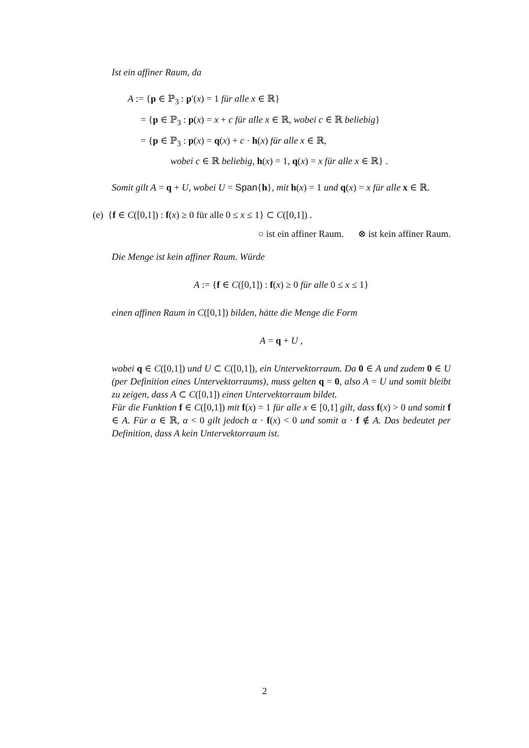Ist ein affiner Raum, da
A := {p ∈ ℙ<sub>3</sub> : p′(x) = 1 für alle x ∈ ℝ}
= {p ∈ ℙ<sub>3</sub> : p(x) = x + c für alle x ∈ ℝ, wobei c ∈ ℝ beliebig}
= {p ∈ ℙ<sub>3</sub> : p(x) = q(x) + c · h(x) für alle x ∈ ℝ,
wobei c ∈ ℝ beliebig, h(x) = 1, q(x) = x für alle x ∈ ℝ} .
Somit gilt A = q + U, wobei U = Span{h}, mit h(x) = 1 und q(x) = x für alle x ∈ ℝ.
(e) {f ∈ C([0,1]) : f(x) ≥ 0 für alle 0 ≤ x ≤ 1} ⊂ C([0,1]) .
○ ist ein affiner Raum. ⊗ ist kein affiner Raum.
Die Menge ist kein affiner Raum. Würde
A := {f ∈ C([0,1]) : f(x) ≥ 0 für alle 0 ≤ x ≤ 1}
einen affinen Raum in C([0,1]) bilden, hätte die Menge die Form
A = q + U ,
wobei q ∈ C([0,1]) und U ⊂ C([0,1]), ein Untervektorraum. Da 0 ∈ A und zudem 0 ∈ U (per Definition eines Untervektorraums), muss gelten q = 0, also A = U und somit bleibt zu zeigen, dass A ⊂ C([0,1]) einen Untervektorraum bildet.
Für die Funktion f ∈ C([0,1]) mit f(x) = 1 für alle x ∈ [0,1] gilt, dass f(x) > 0 und somit f ∈ A. Für α ∈ ℝ, α < 0 gilt jedoch α · f(x) < 0 und somit α · f ∉ A. Das bedeutet per Definition, dass A kein Untervektorraum ist.
2